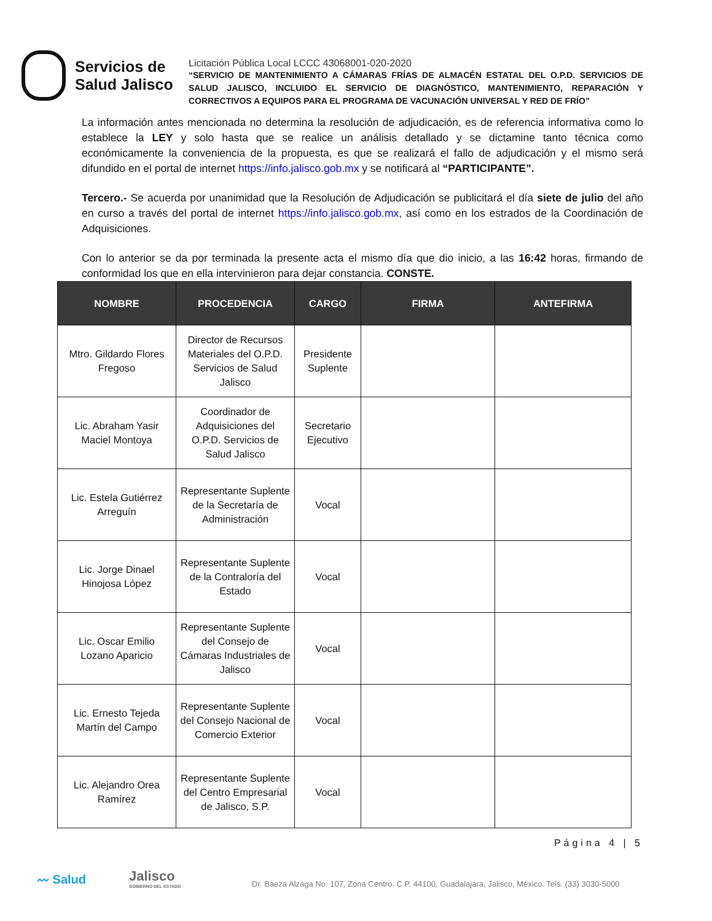Servicios de
Salud Jalisco
Licitación Pública Local LCCC 43068001-020-2020
“SERVICIO DE MANTENIMIENTO A CÁMARAS FRÍAS DE ALMACÉN ESTATAL DEL O.P.D. SERVICIOS DE SALUD JALISCO, INCLUIDO EL SERVICIO DE DIAGNÓSTICO, MANTENIMIENTO, REPARACIÓN Y CORRECTIVOS A EQUIPOS PARA EL PROGRAMA DE VACUNACIÓN UNIVERSAL Y RED DE FRÍO”
La información antes mencionada no determina la resolución de adjudicación, es de referencia informativa como lo establece la LEY y solo hasta que se realice un análisis detallado y se dictamine tanto técnica como económicamente la conveniencia de la propuesta, es que se realizará el fallo de adjudicación y el mismo será difundido en el portal de internet https://info.jalisco.gob.mx y se notificará al “PARTICIPANTE”.
Tercero.- Se acuerda por unanimidad que la Resolución de Adjudicación se publicitará el día siete de julio del año en curso a través del portal de internet https://info.jalisco.gob.mx, así como en los estrados de la Coordinación de Adquisiciones.
Con lo anterior se da por terminada la presente acta el mismo día que dio inicio, a las 16:42 horas, firmando de conformidad los que en ella intervinieron para dejar constancia. CONSTE.
| NOMBRE | PROCEDENCIA | CARGO | FIRMA | ANTEFIRMA |
| --- | --- | --- | --- | --- |
| Mtro. Gildardo Flores Fregoso | Director de Recursos Materiales del O.P.D. Servicios de Salud Jalisco | Presidente Suplente | | |
| Lic. Abraham Yasir Maciel Montoya | Coordinador de Adquisiciones del O.P.D. Servicios de Salud Jalisco | Secretario Ejecutivo | | |
| Lic. Estela Gutiérrez Arreguín | Representante Suplente de la Secretaría de Administración | Vocal | | |
| Lic. Jorge Dinael Hinojosa López | Representante Suplente de la Contraloría del Estado | Vocal | | |
| Lic. Oscar Emilio Lozano Aparicio | Representante Suplente del Consejo de Cámaras Industriales de Jalisco | Vocal | | |
| Lic. Ernesto Tejeda Martín del Campo | Representante Suplente del Consejo Nacional de Comercio Exterior | Vocal | | |
| Lic. Alejandro Orea Ramírez | Representante Suplente del Centro Empresarial de Jalisco, S.P. | Vocal | | |
〰 Salud
Jalisco
GOBIERNO DEL ESTADO
Página 4 | 5
Dr. Baeza Alzaga No. 107, Zona Centro. C.P. 44100, Guadalajara, Jalisco, México. Tels. (33) 3030-5000